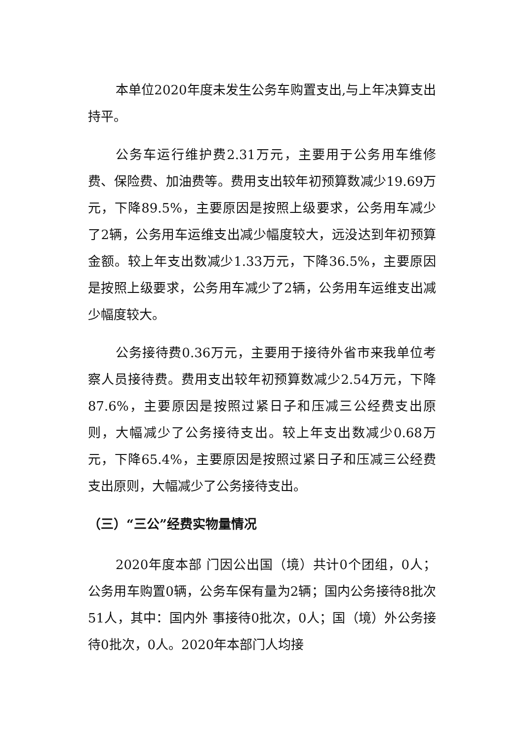本单位2020年度未发生公务车购置支出,与上年决算支出持平。
公务车运行维护费2.31万元，主要用于公务用车维修费、保险费、加油费等。费用支出较年初预算数减少19.69万元，下降89.5%，主要原因是按照上级要求，公务用车减少了2辆，公务用车运维支出减少幅度较大，远没达到年初预算金额。较上年支出数减少1.33万元，下降36.5%，主要原因是按照上级要求，公务用车减少了2辆，公务用车运维支出减少幅度较大。
公务接待费0.36万元，主要用于接待外省市来我单位考察人员接待费。费用支出较年初预算数减少2.54万元，下降87.6%，主要原因是按照过紧日子和压减三公经费支出原则，大幅减少了公务接待支出。较上年支出数减少0.68万元，下降65.4%，主要原因是按照过紧日子和压减三公经费支出原则，大幅减少了公务接待支出。
（三）“三公”经费实物量情况
2020年度本部 门因公出国（境）共计0个团组，0人；公务用车购置0辆，公务车保有量为2辆；国内公务接待8批次51人，其中：国内外 事接待0批次，0人；国（境）外公务接待0批次，0人。2020年本部门人均接